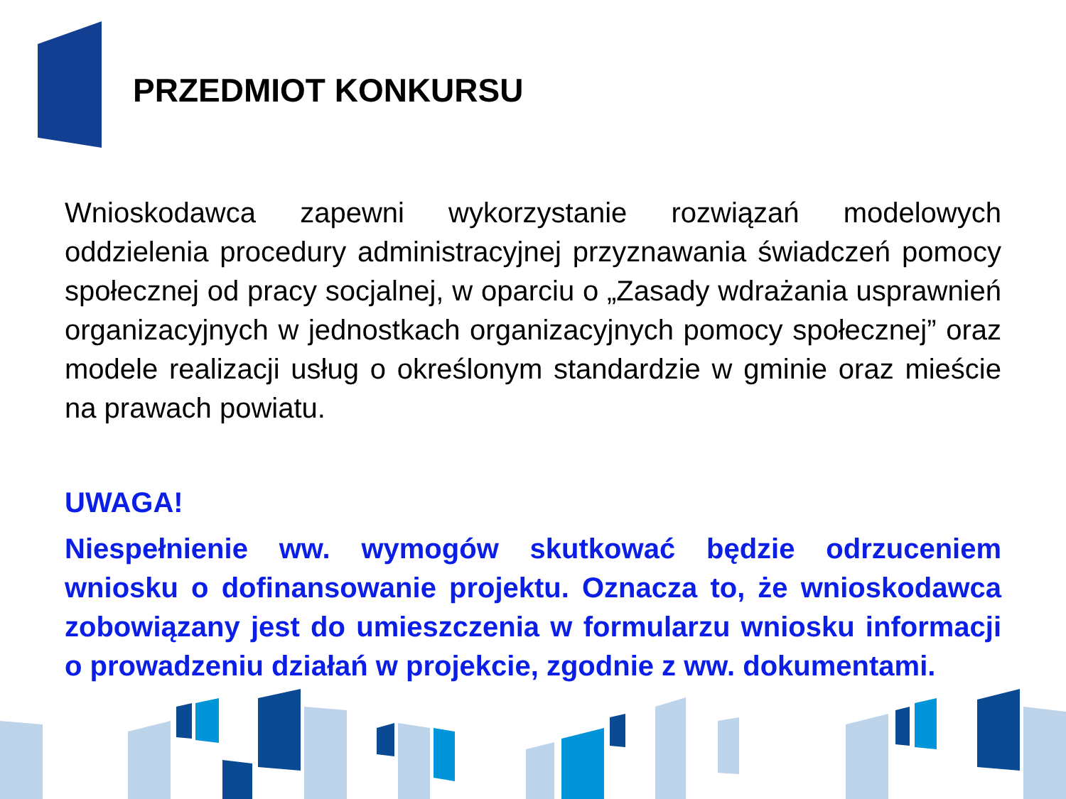PRZEDMIOT KONKURSU
Wnioskodawca zapewni wykorzystanie rozwiązań modelowych oddzielenia procedury administracyjnej przyznawania świadczeń pomocy społecznej od pracy socjalnej, w oparciu o „Zasady wdrażania usprawnień organizacyjnych w jednostkach organizacyjnych pomocy społecznej” oraz modele realizacji usług o określonym standardzie w gminie oraz mieście na prawach powiatu.
UWAGA!
Niespełnienie ww. wymogów skutkować będzie odrzuceniem wniosku o dofinansowanie projektu. Oznacza to, że wnioskodawca zobowiązany jest do umieszczenia w formularzu wniosku informacji o prowadzeniu działań w projekcie, zgodnie z ww. dokumentami.